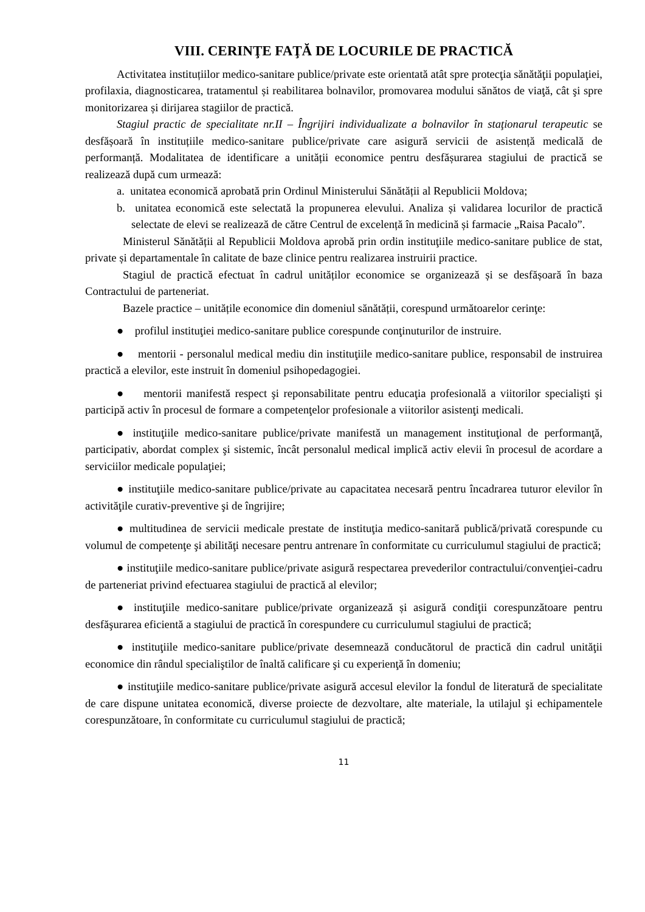VIII. CERINŢE FAŢĂ DE LOCURILE DE PRACTICĂ
Activitatea instituțiilor medico-sanitare publice/private este orientată atât spre protecţia sănătăţii populaţiei, profilaxia, diagnosticarea, tratamentul și reabilitarea bolnavilor, promovarea modului sănătos de viaţă, cât şi spre monitorizarea și dirijarea stagiilor de practică.
Stagiul practic de specialitate nr.II – Îngrijiri individualizate a bolnavilor în staţionarul terapeutic se desfășoară în instituțiile medico-sanitare publice/private care asigură servicii de asistență medicală de performanță. Modalitatea de identificare a unității economice pentru desfășurarea stagiului de practică se realizează după cum urmează:
a. unitatea economică aprobată prin Ordinul Ministerului Sănătății al Republicii Moldova;
b. unitatea economică este selectată la propunerea elevului. Analiza și validarea locurilor de practică selectate de elevi se realizează de către Centrul de excelență în medicină și farmacie „Raisa Pacalo”.
Ministerul Sănătății al Republicii Moldova aprobă prin ordin instituţiile medico-sanitare publice de stat, private și departamentale în calitate de baze clinice pentru realizarea instruirii practice.
Stagiul de practică efectuat în cadrul unităților economice se organizează și se desfășoară în baza Contractului de parteneriat.
Bazele practice – unitățile economice din domeniul sănătății, corespund următoarelor cerinţe:
● profilul instituţiei medico-sanitare publice corespunde conţinuturilor de instruire.
● mentorii - personalul medical mediu din instituţiile medico-sanitare publice, responsabil de instruirea practică a elevilor, este instruit în domeniul psihopedagogiei.
● mentorii manifestă respect şi reponsabilitate pentru educaţia profesională a viitorilor specialişti şi participă activ în procesul de formare a competenţelor profesionale a viitorilor asistenţi medicali.
● instituţiile medico-sanitare publice/private manifestă un management instituţional de performanţă, participativ, abordat complex şi sistemic, încât personalul medical implică activ elevii în procesul de acordare a serviciilor medicale populaţiei;
● instituţiile medico-sanitare publice/private au capacitatea necesară pentru încadrarea tuturor elevilor în activităţile curativ-preventive şi de îngrijire;
● multitudinea de servicii medicale prestate de instituţia medico-sanitară publică/privată corespunde cu volumul de competenţe şi abilităţi necesare pentru antrenare în conformitate cu curriculumul stagiului de practică;
● instituţiile medico-sanitare publice/private asigură respectarea prevederilor contractului/convenţiei-cadru de parteneriat privind efectuarea stagiului de practică al elevilor;
● instituţiile medico-sanitare publice/private organizează și asigură condiţii corespunzătoare pentru desfăşurarea eficientă a stagiului de practică în corespundere cu curriculumul stagiului de practică;
● instituţiile medico-sanitare publice/private desemnează conducătorul de practică din cadrul unităţii economice din rândul specialiştilor de înaltă calificare şi cu experienţă în domeniu;
● instituţiile medico-sanitare publice/private asigură accesul elevilor la fondul de literatură de specialitate de care dispune unitatea economică, diverse proiecte de dezvoltare, alte materiale, la utilajul şi echipamentele corespunzătoare, în conformitate cu curriculumul stagiului de practică;
11